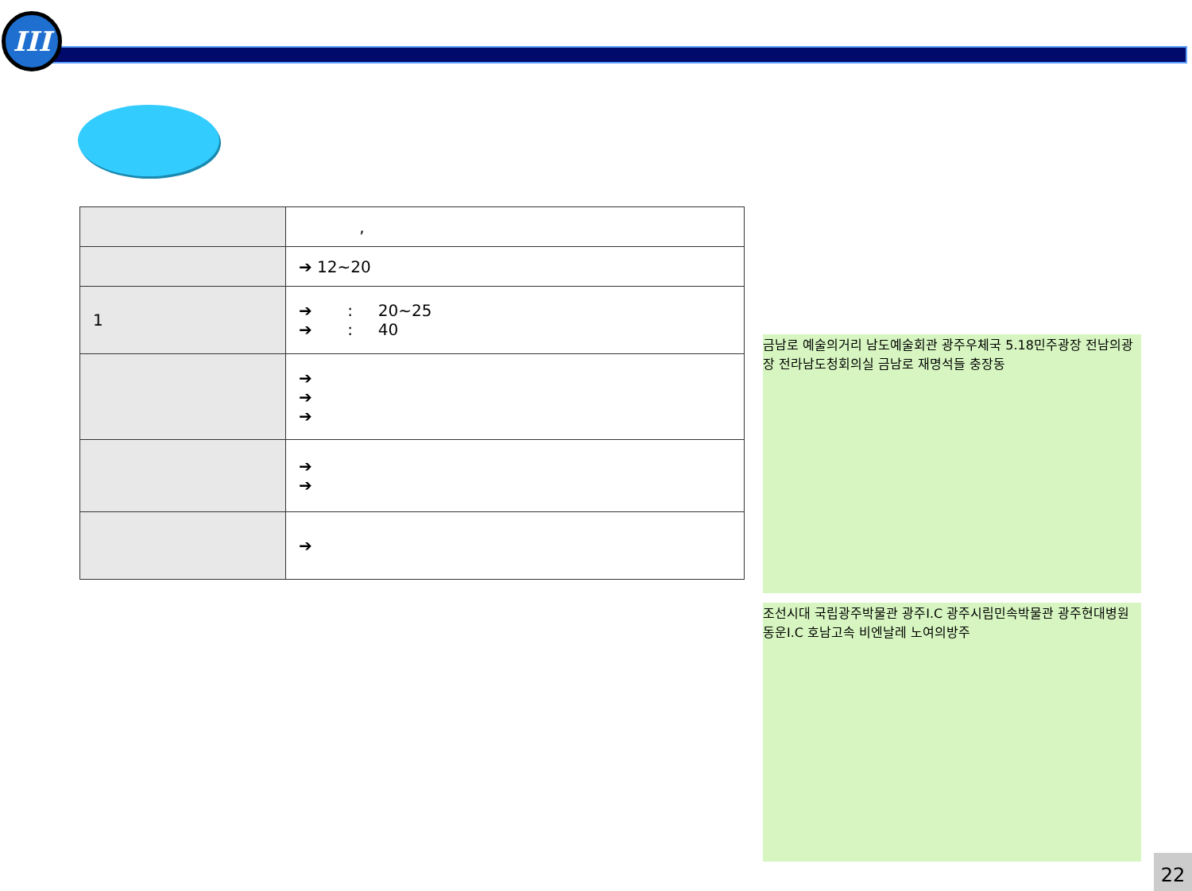III
| | , |
| | ➔ 12~20 |
| 1 | ➔ : 20~25 ➔ : 40 |
| | ➔ ➔ ➔ |
| | ➔ ➔ |
| | ➔ |
금남로 예술의거리 남도예술회관 광주우체국 5.18민주광장 전남의광장 전라남도청회의실 금남로 재명석들 충장동
조선시대 국립광주박물관 광주I.C 광주시립민속박물관 광주현대병원 동운I.C 호남고속 비엔날레 노여의방주
22